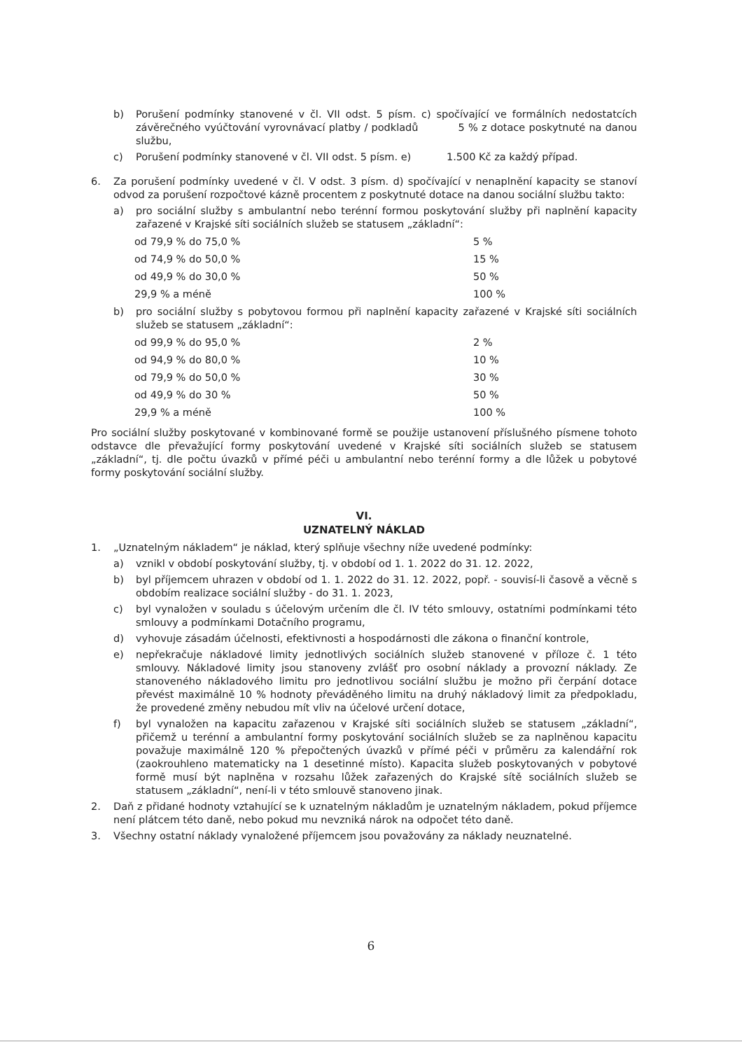b) Porušení podmínky stanovené v čl. VII odst. 5 písm. c) spočívající ve formálních nedostatcích závěrečného vyúčtování vyrovnávací platby / podkladů 5 % z dotace poskytnuté na danou službu,
c) Porušení podmínky stanovené v čl. VII odst. 5 písm. e) 1.500 Kč za každý případ.
6. Za porušení podmínky uvedené v čl. V odst. 3 písm. d) spočívající v nenaplnění kapacity se stanoví odvod za porušení rozpočtové kázně procentem z poskytnuté dotace na danou sociální službu takto:
a) pro sociální služby s ambulantní nebo terénní formou poskytování služby při naplnění kapacity zařazené v Krajské síti sociálních služeb se statusem „základní“:
od 79,9 % do 75,0 % 5 %
od 74,9 % do 50,0 % 15 %
od 49,9 % do 30,0 % 50 %
29,9 % a méně 100 %
b) pro sociální služby s pobytovou formou při naplnění kapacity zařazené v Krajské síti sociálních služeb se statusem „základní“:
od 99,9 % do 95,0 % 2 %
od 94,9 % do 80,0 % 10 %
od 79,9 % do 50,0 % 30 %
od 49,9 % do 30 % 50 %
29,9 % a méně 100 %
Pro sociální služby poskytované v kombinované formě se použije ustanovení příslušného písmene tohoto odstavce dle převažující formy poskytování uvedené v Krajské síti sociálních služeb se statusem „základní“, tj. dle počtu úvazků v přímé péči u ambulantní nebo terénní formy a dle lůžek u pobytové formy poskytování sociální služby.
VI.
UZNATELNÝ NÁKLAD
1. „Uznatelným nákladem“ je náklad, který splňuje všechny níže uvedené podmínky:
a) vznikl v období poskytování služby, tj. v období od 1. 1. 2022 do 31. 12. 2022,
b) byl příjemcem uhrazen v období od 1. 1. 2022 do 31. 12. 2022, popř. - souvisí-li časově a věcně s obdobím realizace sociální služby - do 31. 1. 2023,
c) byl vynaložen v souladu s účelovým určením dle čl. IV této smlouvy, ostatními podmínkami této smlouvy a podmínkami Dotačního programu,
d) vyhovuje zásadám účelnosti, efektivnosti a hospodárnosti dle zákona o finanční kontrole,
e) nepřekračuje nákladové limity jednotlivých sociálních služeb stanovené v příloze č. 1 této smlouvy. Nákladové limity jsou stanoveny zvlášť pro osobní náklady a provozní náklady. Ze stanoveného nákladového limitu pro jednotlivou sociální službu je možno při čerpání dotace převést maximálně 10 % hodnoty převáděného limitu na druhý nákladový limit za předpokladu, že provedené změny nebudou mít vliv na účelové určení dotace,
f) byl vynaložen na kapacitu zařazenou v Krajské síti sociálních služeb se statusem „základní“, přičemž u terénní a ambulantní formy poskytování sociálních služeb se za naplněnou kapacitu považuje maximálně 120 % přepočtených úvazků v přímé péči v průměru za kalendářní rok (zaokrouhleno matematicky na 1 desetinné místo). Kapacita služeb poskytovaných v pobytové formě musí být naplněna v rozsahu lůžek zařazených do Krajské sítě sociálních služeb se statusem „základní“, není-li v této smlouvě stanoveno jinak.
2. Daň z přidané hodnoty vztahující se k uznatelným nákladům je uznatelným nákladem, pokud příjemce není plátcem této daně, nebo pokud mu nevzniká nárok na odpočet této daně.
3. Všechny ostatní náklady vynaložené příjemcem jsou považovány za náklady neuznatelné.
6